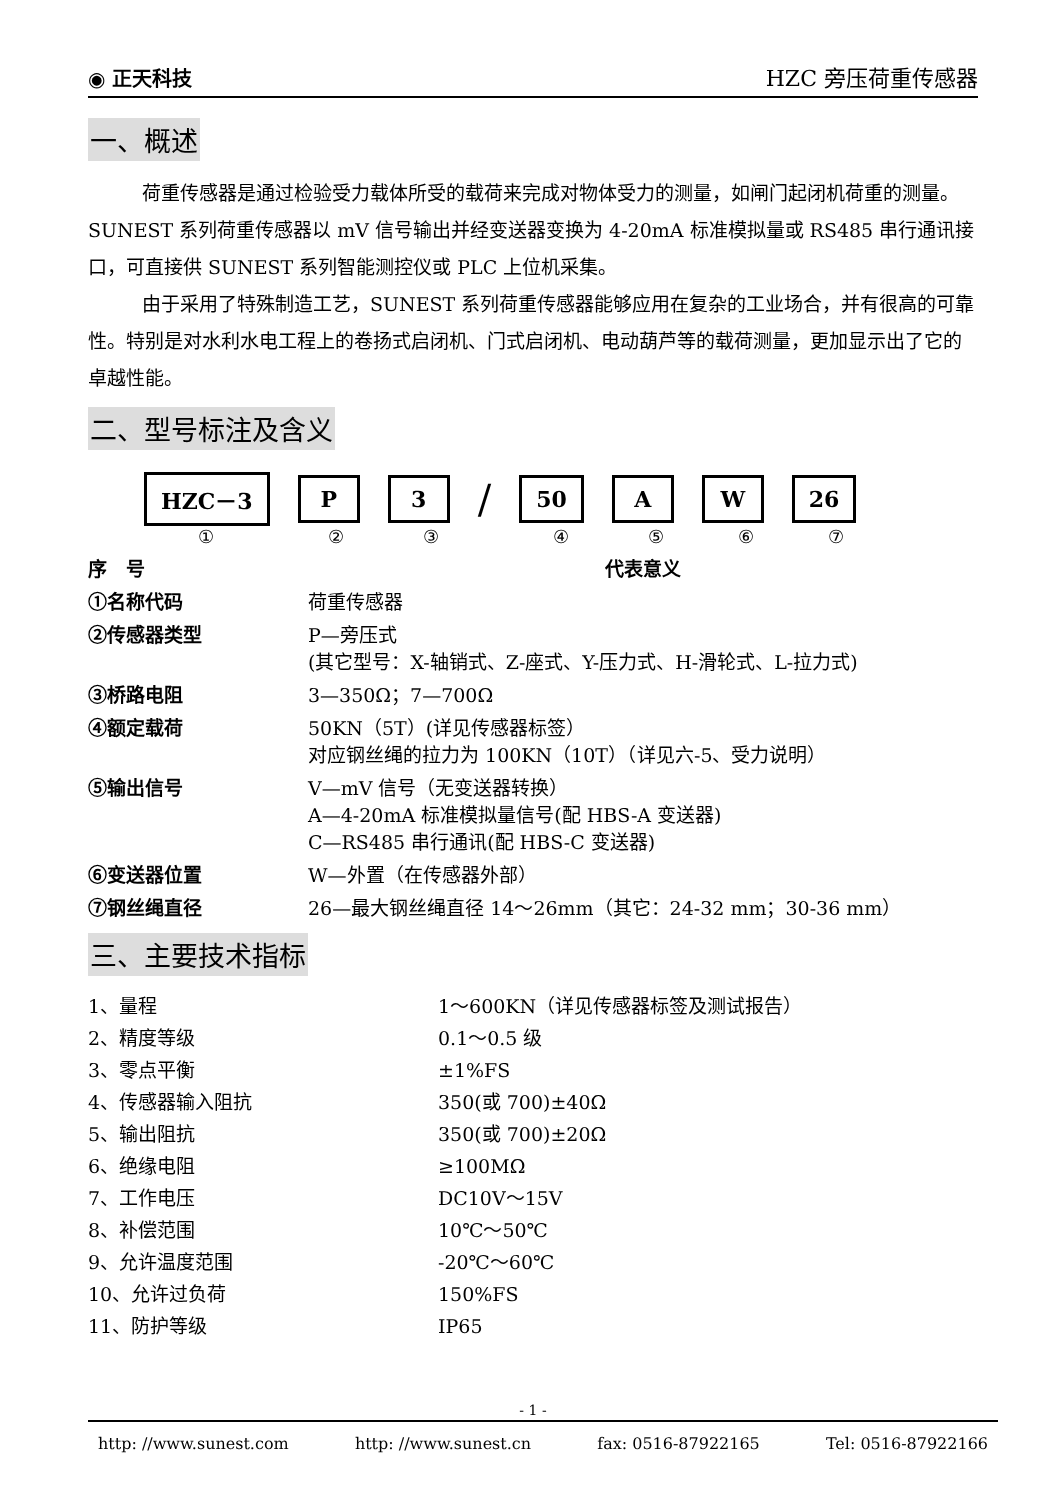◉ 正天科技 HZC 旁压荷重传感器
一、概述
荷重传感器是通过检验受力载体所受的载荷来完成对物体受力的测量，如闸门起闭机荷重的测量。SUNEST 系列荷重传感器以 mV 信号输出并经变送器变换为 4-20mA 标准模拟量或 RS485 串行通讯接口，可直接供 SUNEST 系列智能测控仪或 PLC 上位机采集。
由于采用了特殊制造工艺，SUNEST 系列荷重传感器能够应用在复杂的工业场合，并有很高的可靠性。特别是对水利水电工程上的卷扬式启闭机、门式启闭机、电动葫芦等的载荷测量，更加显示出了它的卓越性能。
二、型号标注及含义
HZC－3 P 3 / 50 A W 26
①②③④⑤⑥⑦
| 序 号 | 代表意义 |
| --- | --- |
| ①名称代码 | 荷重传感器 |
| ②传感器类型 | P—旁压式 (其它型号：X-轴销式、Z-座式、Y-压力式、H-滑轮式、L-拉力式) |
| ③桥路电阻 | 3—350Ω；7—700Ω |
| ④额定载荷 | 50KN（5T）(详见传感器标签） 对应钢丝绳的拉力为 100KN（10T）（详见六-5、受力说明） |
| ⑤输出信号 | V—mV 信号（无变送器转换） A—4-20mA 标准模拟量信号(配 HBS-A 变送器) C—RS485 串行通讯(配 HBS-C 变送器) |
| ⑥变送器位置 | W—外置（在传感器外部） |
| ⑦钢丝绳直径 | 26—最大钢丝绳直径 14～26mm（其它：24-32 mm；30-36 mm） |
三、主要技术指标
| 1、量程 | 1～600KN（详见传感器标签及测试报告） |
| 2、精度等级 | 0.1～0.5 级 |
| 3、零点平衡 | ±1%FS |
| 4、传感器输入阻抗 | 350(或 700)±40Ω |
| 5、输出阻抗 | 350(或 700)±20Ω |
| 6、绝缘电阻 | ≥100MΩ |
| 7、工作电压 | DC10V～15V |
| 8、补偿范围 | 10℃～50℃ |
| 9、允许温度范围 | -20℃～60℃ |
| 10、允许过负荷 | 150%FS |
| 11、防护等级 | IP65 |
- 1 -
http: //www.sunest.com http: //www.sunest.cn fax: 0516-87922165 Tel: 0516-87922166